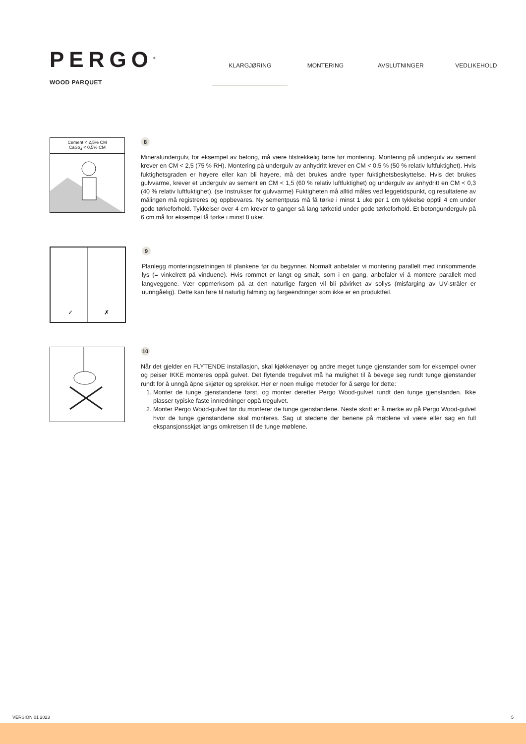PERGO<sup>®</sup>
WOOD PARQUET
KLARGJØRING MONTERING AVSLUTNINGER VEDLIKEHOLD
Cement < 2,5% CM
CaSo<sub>4</sub> < 0,5% CM
8
Mineralundergulv, for eksempel av betong, må være tilstrekkelig tørre før montering. Montering på undergulv av sement krever en CM < 2,5 (75 % RH). Montering på undergulv av anhydritt krever en CM < 0,5 % (50 % relativ luftfuktighet). Hvis fuktighetsgraden er høyere eller kan bli høyere, må det brukes andre typer fuktighetsbeskyttelse. Hvis det brukes gulvvarme, krever et undergulv av sement en CM < 1,5 (60 % relativ luftfuktighet) og undergulv av anhydritt en CM < 0,3 (40 % relativ luftfuktighet). (se Instrukser for gulvvarme) Fuktigheten må alltid måles ved leggetidspunkt, og resultatene av målingen må registreres og oppbevares. Ny sementpuss må få tørke i minst 1 uke per 1 cm tykkelse opptil 4 cm under gode tørkeforhold. Tykkelser over 4 cm krever to ganger så lang tørketid under gode tørkeforhold. Et betongundergulv på 6 cm må for eksempel få tørke i minst 8 uker.
✓
✗
9
Planlegg monteringsretningen til plankene før du begynner. Normalt anbefaler vi montering parallelt med innkommende lys (= vinkelrett på vinduene). Hvis rommet er langt og smalt, som i en gang, anbefaler vi å montere parallelt med langveggene. Vær oppmerksom på at den naturlige fargen vil bli påvirket av sollys (misfarging av UV-stråler er uunngåelig). Dette kan føre til naturlig falming og fargeendringer som ikke er en produktfeil.
10
Når det gjelder en FLYTENDE installasjon, skal kjøkkenøyer og andre meget tunge gjenstander som for eksempel ovner og peiser IKKE monteres oppå gulvet. Det flytende tregulvet må ha mulighet til å bevege seg rundt tunge gjenstander rundt for å unngå åpne skjøter og sprekker. Her er noen mulige metoder for å sørge for dette:
1. Monter de tunge gjenstandene først, og monter deretter Pergo Wood-gulvet rundt den tunge gjenstanden. Ikke plasser typiske faste innredninger oppå tregulvet.
2. Monter Pergo Wood-gulvet før du monterer de tunge gjenstandene. Neste skritt er å merke av på Pergo Wood-gulvet hvor de tunge gjenstandene skal monteres. Sag ut stedene der benene på møblene vil være eller sag en full ekspansjonsskjøt langs omkretsen til de tunge møblene.
VERSION 01 2023 5